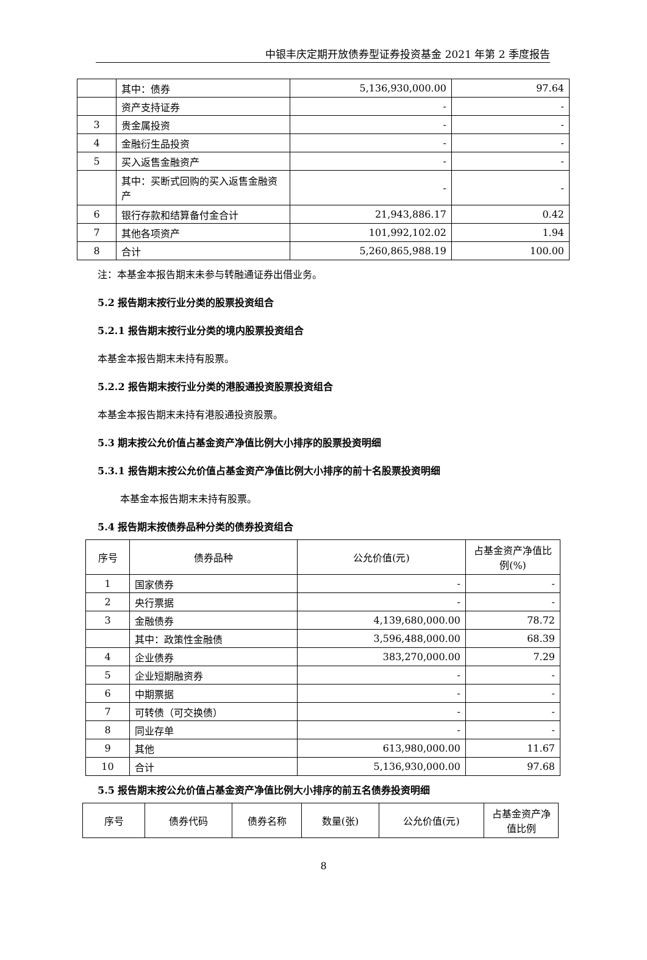中银丰庆定期开放债券型证券投资基金 2021 年第 2 季度报告
| | 其中：债券 | 5,136,930,000.00 | 97.64 |
| | 资产支持证券 | - | - |
| 3 | 贵金属投资 | - | - |
| 4 | 金融衍生品投资 | - | - |
| 5 | 买入返售金融资产 | - | - |
| | 其中：买断式回购的买入返售金融资产 | - | - |
| 6 | 银行存款和结算备付金合计 | 21,943,886.17 | 0.42 |
| 7 | 其他各项资产 | 101,992,102.02 | 1.94 |
| 8 | 合计 | 5,260,865,988.19 | 100.00 |
注：本基金本报告期末未参与转融通证券出借业务。
5.2 报告期末按行业分类的股票投资组合
5.2.1 报告期末按行业分类的境内股票投资组合
本基金本报告期末未持有股票。
5.2.2 报告期末按行业分类的港股通投资股票投资组合
本基金本报告期末未持有港股通投资股票。
5.3 期末按公允价值占基金资产净值比例大小排序的股票投资明细
5.3.1 报告期末按公允价值占基金资产净值比例大小排序的前十名股票投资明细
本基金本报告期末未持有股票。
5.4 报告期末按债券品种分类的债券投资组合
| 序号 | 债券品种 | 公允价值(元) | 占基金资产净值比例(%) |
| 1 | 国家债券 | - | - |
| 2 | 央行票据 | - | - |
| 3 | 金融债券 | 4,139,680,000.00 | 78.72 |
| | 其中：政策性金融债 | 3,596,488,000.00 | 68.39 |
| 4 | 企业债券 | 383,270,000.00 | 7.29 |
| 5 | 企业短期融资券 | - | - |
| 6 | 中期票据 | - | - |
| 7 | 可转债（可交换债） | - | - |
| 8 | 同业存单 | - | - |
| 9 | 其他 | 613,980,000.00 | 11.67 |
| 10 | 合计 | 5,136,930,000.00 | 97.68 |
5.5 报告期末按公允价值占基金资产净值比例大小排序的前五名债券投资明细
| 序号 | 债券代码 | 债券名称 | 数量(张) | 公允价值(元) | 占基金资产净值比例 |
8